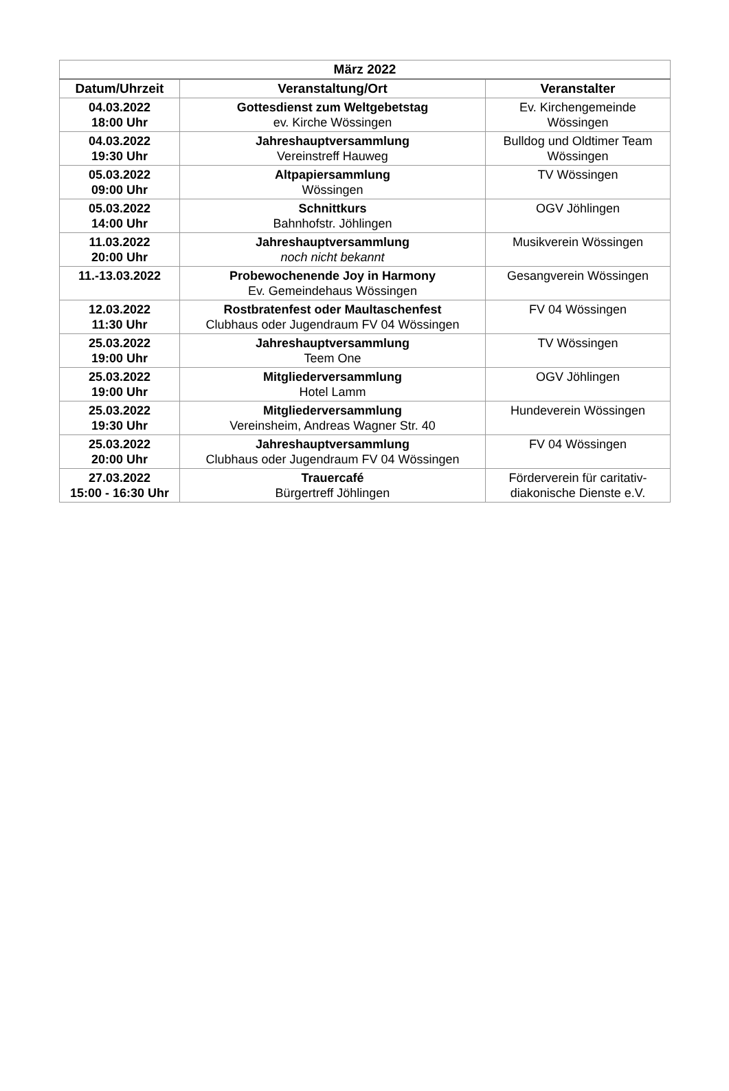| März 2022 | | |
| --- | --- | --- |
| Datum/Uhrzeit | Veranstaltung/Ort | Veranstalter |
| 04.03.2022 18:00 Uhr | Gottesdienst zum Weltgebetstag ev. Kirche Wössingen | Ev. Kirchengemeinde Wössingen |
| 04.03.2022 19:30 Uhr | Jahreshauptversammlung Vereinstreff Hauweg | Bulldog und Oldtimer Team Wössingen |
| 05.03.2022 09:00 Uhr | Altpapiersammlung Wössingen | TV Wössingen |
| 05.03.2022 14:00 Uhr | Schnittkurs Bahnhofstr. Jöhlingen | OGV Jöhlingen |
| 11.03.2022 20:00 Uhr | Jahreshauptversammlung noch nicht bekannt | Musikverein Wössingen |
| 11.-13.03.2022 | Probewochenende Joy in Harmony Ev. Gemeindehaus Wössingen | Gesangverein Wössingen |
| 12.03.2022 11:30 Uhr | Rostbratenfest oder Maultaschenfest Clubhaus oder Jugendraum FV 04 Wössingen | FV 04 Wössingen |
| 25.03.2022 19:00 Uhr | Jahreshauptversammlung Teem One | TV Wössingen |
| 25.03.2022 19:00 Uhr | Mitgliederversammlung Hotel Lamm | OGV Jöhlingen |
| 25.03.2022 19:30 Uhr | Mitgliederversammlung Vereinsheim, Andreas Wagner Str. 40 | Hundeverein Wössingen |
| 25.03.2022 20:00 Uhr | Jahreshauptversammlung Clubhaus oder Jugendraum FV 04 Wössingen | FV 04 Wössingen |
| 27.03.2022 15:00 - 16:30 Uhr | Trauercafé Bürgertreff Jöhlingen | Förderverein für caritativ-diakonische Dienste e.V. |